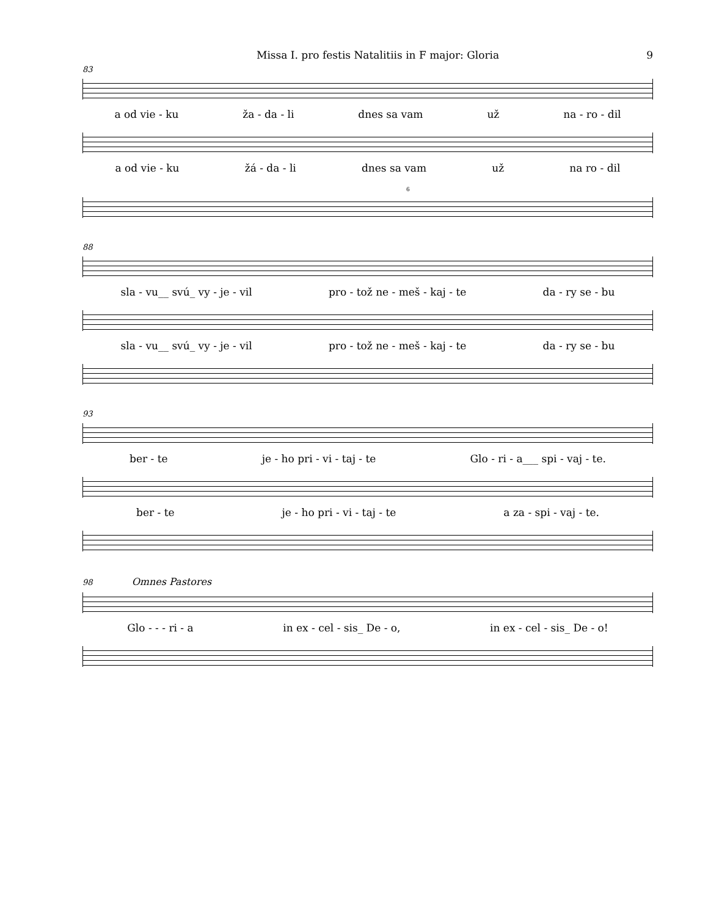Missa I. pro festis Natalitiis in F major: Gloria 9
83
a od vie - ku ža - da - li dnes sa vam už na - ro - dil
a od vie - ku žá - da - li dnes sa vam už na ro - dil
6
88
sla - vu__ svú_ vy - je - vil pro - tož ne - meš - kaj - te da - ry se - bu
sla - vu__ svú_ vy - je - vil pro - tož ne - meš - kaj - te da - ry se - bu
93
ber - te je - ho pri - vi - taj - te Glo - ri - a___ spi - vaj - te.
ber - te je - ho pri - vi - taj - te a za - spi - vaj - te.
98 Omnes Pastores
Glo - - - ri - a in ex - cel - sis_ De - o, in ex - cel - sis_ De - o!